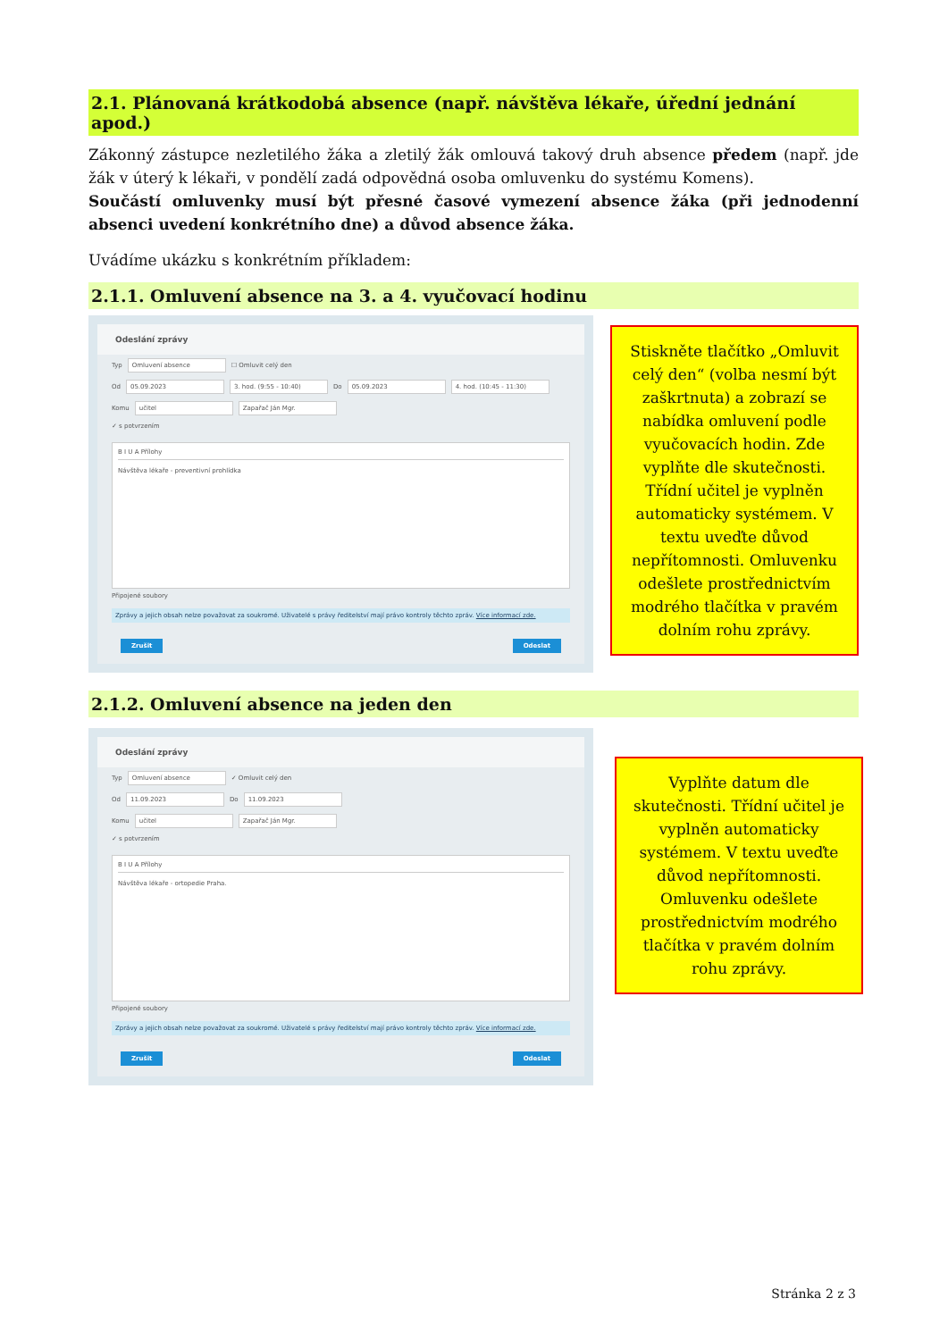2.1. Plánovaná krátkodobá absence (např. návštěva lékaře, úřední jednání apod.)
Zákonný zástupce nezletilého žáka a zletilý žák omlouvá takový druh absence předem (např. jde žák v úterý k lékaři, v pondělí zadá odpovědná osoba omluvenku do systému Komens).
Součástí omluvenky musí být přesné časové vymezení absence žáka (při jednodenní absenci uvedení konkrétního dne) a důvod absence žáka.
Uvádíme ukázku s konkrétním příkladem:
2.1.1. Omluvení absence na 3. a 4. vyučovací hodinu
Odeslání zprávy
Typ Omluvení absence ☐ Omluvit celý den
Od 05.09.2023 3. hod. (9:55 - 10:40) Do 05.09.2023 4. hod. (10:45 - 11:30)
Komu učitel Zapařač Ján Mgr.
✓ s potvrzením
B I U A Přílohy
Návštěva lékaře - preventivní prohlídka
Připojené soubory
Zprávy a jejich obsah nelze považovat za soukromé. Uživatelé s právy ředitelství mají právo kontroly těchto zpráv. Více informací zde.
Zrušit Odeslat
Stiskněte tlačítko „Omluvit celý den“ (volba nesmí být zaškrtnuta) a zobrazí se nabídka omluvení podle vyučovacích hodin. Zde vyplňte dle skutečnosti. Třídní učitel je vyplněn automaticky systémem. V textu uveďte důvod nepřítomnosti. Omluvenku odešlete prostřednictvím modrého tlačítka v pravém dolním rohu zprávy.
2.1.2. Omluvení absence na jeden den
Odeslání zprávy
Typ Omluvení absence ✓ Omluvit celý den
Od 11.09.2023 Do 11.09.2023
Komu učitel Zapařač Ján Mgr.
✓ s potvrzením
B I U A Přílohy
Návštěva lékaře - ortopedie Praha.
Připojené soubory
Zprávy a jejich obsah nelze považovat za soukromé. Uživatelé s právy ředitelství mají právo kontroly těchto zpráv. Více informací zde.
Zrušit Odeslat
Vyplňte datum dle skutečnosti. Třídní učitel je vyplněn automaticky systémem. V textu uveďte důvod nepřítomnosti. Omluvenku odešlete prostřednictvím modrého tlačítka v pravém dolním rohu zprávy.
Stránka 2 z 3